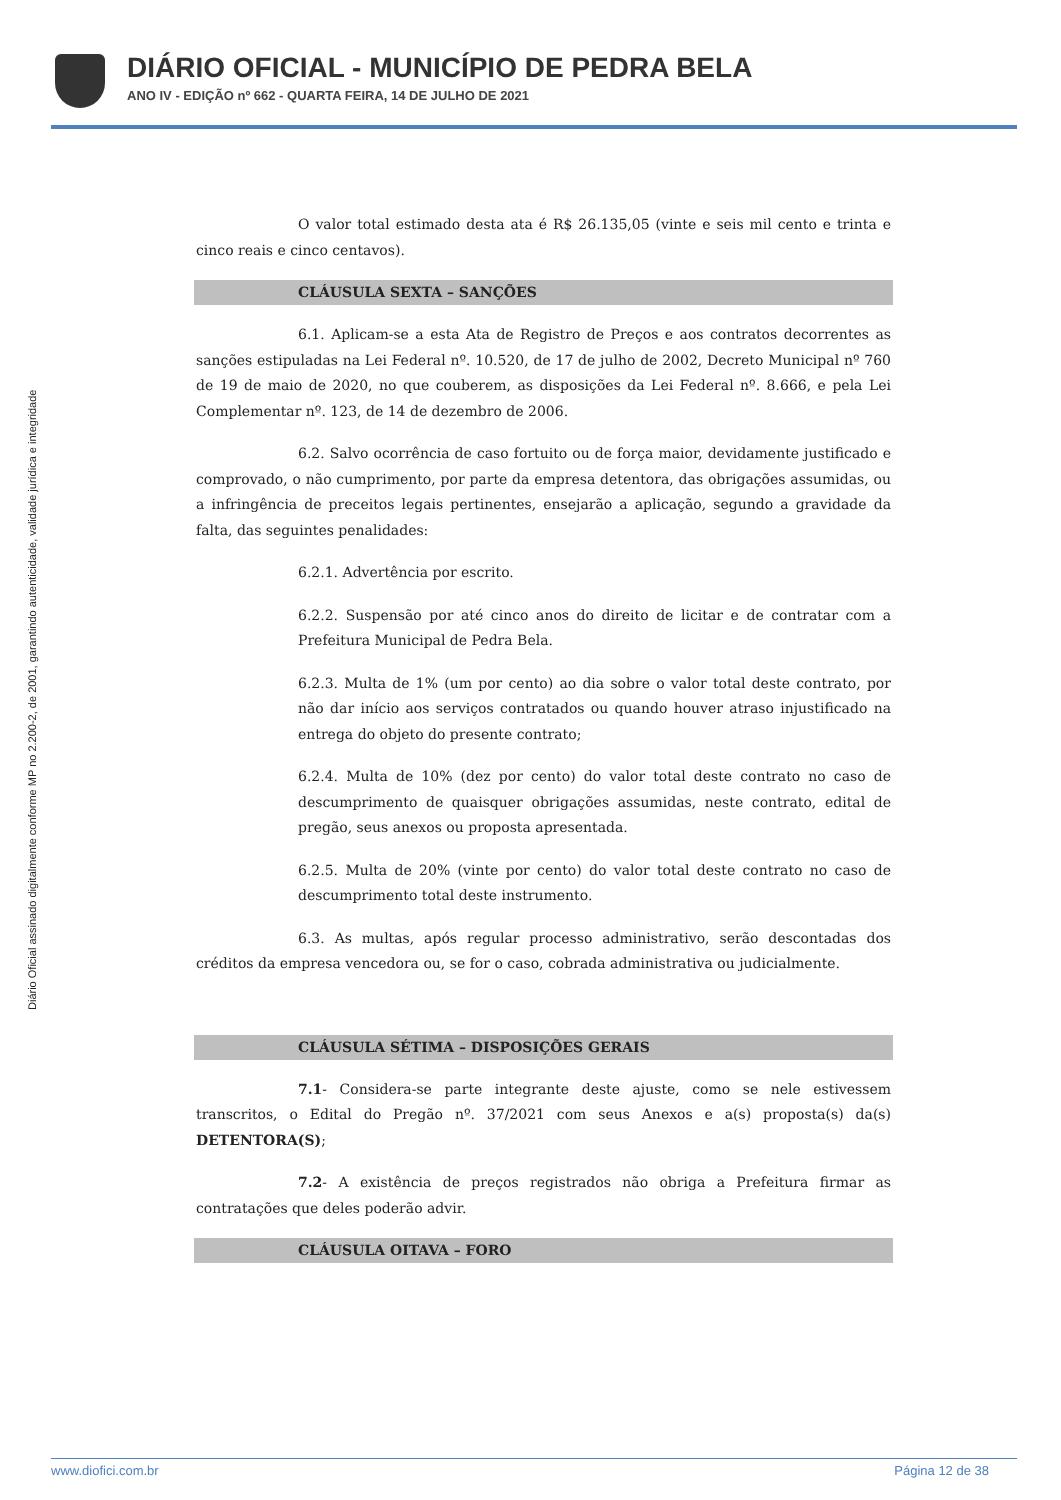DIÁRIO OFICIAL - MUNICÍPIO DE PEDRA BELA
ANO IV - EDIÇÃO nº 662 - QUARTA FEIRA, 14 DE JULHO DE 2021
Diário Oficial assinado digitalmente conforme MP no 2.200-2, de 2001, garantindo autenticidade, validade jurídica e integridade
O valor total estimado desta ata é R$ 26.135,05 (vinte e seis mil cento e trinta e cinco reais e cinco centavos).
CLÁUSULA SEXTA – SANÇÕES
6.1. Aplicam-se a esta Ata de Registro de Preços e aos contratos decorrentes as sanções estipuladas na Lei Federal nº. 10.520, de 17 de julho de 2002, Decreto Municipal nº 760 de 19 de maio de 2020, no que couberem, as disposições da Lei Federal nº. 8.666, e pela Lei Complementar nº. 123, de 14 de dezembro de 2006.
6.2. Salvo ocorrência de caso fortuito ou de força maior, devidamente justificado e comprovado, o não cumprimento, por parte da empresa detentora, das obrigações assumidas, ou a infringência de preceitos legais pertinentes, ensejarão a aplicação, segundo a gravidade da falta, das seguintes penalidades:
6.2.1. Advertência por escrito.
6.2.2. Suspensão por até cinco anos do direito de licitar e de contratar com a Prefeitura Municipal de Pedra Bela.
6.2.3. Multa de 1% (um por cento) ao dia sobre o valor total deste contrato, por não dar início aos serviços contratados ou quando houver atraso injustificado na entrega do objeto do presente contrato;
6.2.4. Multa de 10% (dez por cento) do valor total deste contrato no caso de descumprimento de quaisquer obrigações assumidas, neste contrato, edital de pregão, seus anexos ou proposta apresentada.
6.2.5. Multa de 20% (vinte por cento) do valor total deste contrato no caso de descumprimento total deste instrumento.
6.3. As multas, após regular processo administrativo, serão descontadas dos créditos da empresa vencedora ou, se for o caso, cobrada administrativa ou judicialmente.
CLÁUSULA SÉTIMA – DISPOSIÇÕES GERAIS
7.1- Considera-se parte integrante deste ajuste, como se nele estivessem transcritos, o Edital do Pregão nº. 37/2021 com seus Anexos e a(s) proposta(s) da(s) DETENTORA(S);
7.2- A existência de preços registrados não obriga a Prefeitura firmar as contratações que deles poderão advir.
CLÁUSULA OITAVA – FORO
www.diofici.com.br Página 12 de 38